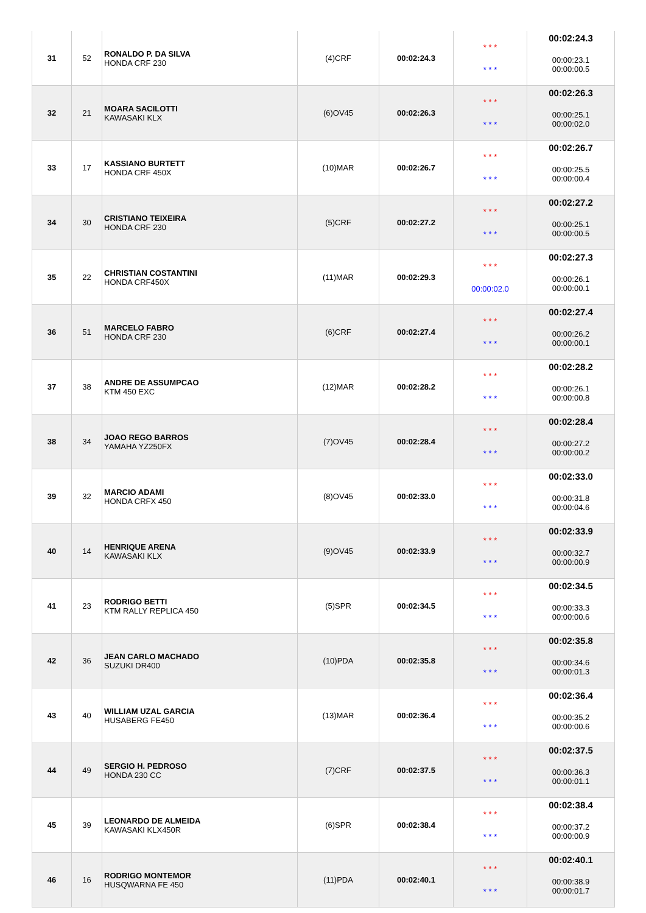| 31 | 52 | RONALDO P. DA SILVA HONDA CRF 230 | (4)CRF | 00:02:24.3 | * * * * * * | 00:02:24.3 00:00:23.1 00:00:00.5 |
| 32 | 21 | MOARA SACILOTTI KAWASAKI KLX | (6)OV45 | 00:02:26.3 | * * * * * * | 00:02:26.3 00:00:25.1 00:00:02.0 |
| 33 | 17 | KASSIANO BURTETT HONDA CRF 450X | (10)MAR | 00:02:26.7 | * * * * * * | 00:02:26.7 00:00:25.5 00:00:00.4 |
| 34 | 30 | CRISTIANO TEIXEIRA HONDA CRF 230 | (5)CRF | 00:02:27.2 | * * * * * * | 00:02:27.2 00:00:25.1 00:00:00.5 |
| 35 | 22 | CHRISTIAN COSTANTINI HONDA CRF450X | (11)MAR | 00:02:29.3 | * * * 00:00:02.0 | 00:02:27.3 00:00:26.1 00:00:00.1 |
| 36 | 51 | MARCELO FABRO HONDA CRF 230 | (6)CRF | 00:02:27.4 | * * * * * * | 00:02:27.4 00:00:26.2 00:00:00.1 |
| 37 | 38 | ANDRE DE ASSUMPCAO KTM 450 EXC | (12)MAR | 00:02:28.2 | * * * * * * | 00:02:28.2 00:00:26.1 00:00:00.8 |
| 38 | 34 | JOAO REGO BARROS YAMAHA YZ250FX | (7)OV45 | 00:02:28.4 | * * * * * * | 00:02:28.4 00:00:27.2 00:00:00.2 |
| 39 | 32 | MARCIO ADAMI HONDA CRFX 450 | (8)OV45 | 00:02:33.0 | * * * * * * | 00:02:33.0 00:00:31.8 00:00:04.6 |
| 40 | 14 | HENRIQUE ARENA KAWASAKI KLX | (9)OV45 | 00:02:33.9 | * * * * * * | 00:02:33.9 00:00:32.7 00:00:00.9 |
| 41 | 23 | RODRIGO BETTI KTM RALLY REPLICA 450 | (5)SPR | 00:02:34.5 | * * * * * * | 00:02:34.5 00:00:33.3 00:00:00.6 |
| 42 | 36 | JEAN CARLO MACHADO SUZUKI DR400 | (10)PDA | 00:02:35.8 | * * * * * * | 00:02:35.8 00:00:34.6 00:00:01.3 |
| 43 | 40 | WILLIAM UZAL GARCIA HUSABERG FE450 | (13)MAR | 00:02:36.4 | * * * * * * | 00:02:36.4 00:00:35.2 00:00:00.6 |
| 44 | 49 | SERGIO H. PEDROSO HONDA 230 CC | (7)CRF | 00:02:37.5 | * * * * * * | 00:02:37.5 00:00:36.3 00:00:01.1 |
| 45 | 39 | LEONARDO DE ALMEIDA KAWASAKI KLX450R | (6)SPR | 00:02:38.4 | * * * * * * | 00:02:38.4 00:00:37.2 00:00:00.9 |
| 46 | 16 | RODRIGO MONTEMOR HUSQWARNA FE 450 | (11)PDA | 00:02:40.1 | * * * * * * | 00:02:40.1 00:00:38.9 00:00:01.7 |